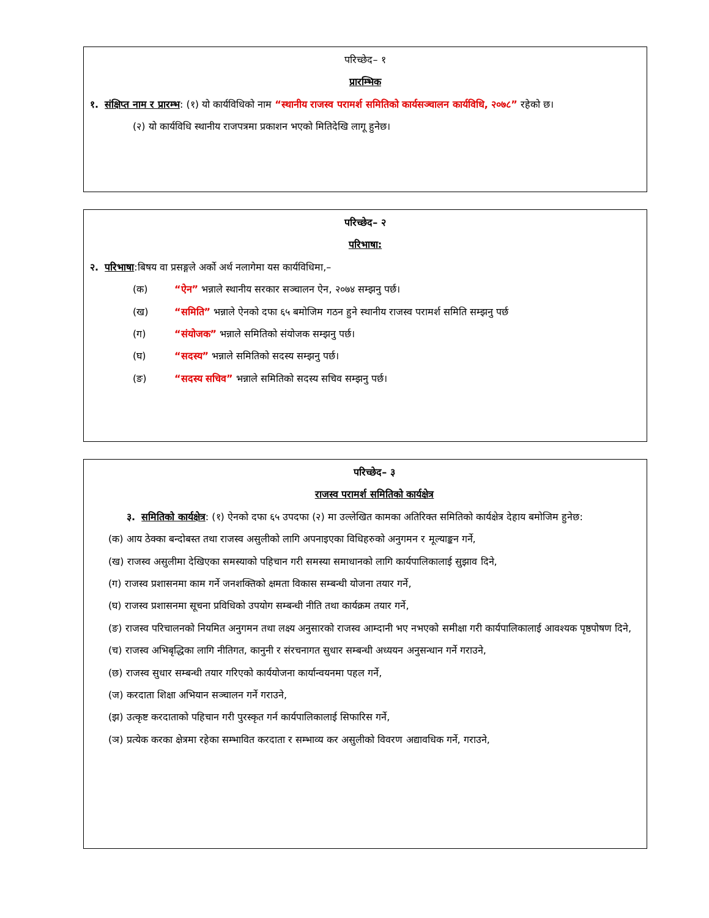परिच्छेद– १
प्रारम्भिक
१. संक्षिप्त नाम र प्रारम्भ: (१) यो कार्यविधिको नाम “स्थानीय राजस्व परामर्श समितिको कार्यसञ्चालन कार्यविधि, २०७८” रहेको छ।
(२) यो कार्यविधि स्थानीय राजपत्रमा प्रकाशन भएको मितिदेखि लागू हुनेछ।
परिच्छेद– २
परिभाषा:
२. परिभाषा:बिषय वा प्रसङ्गले अर्को अर्थ नलागेमा यस कार्यविधिमा,–
(क) “ऐन” भन्नाले स्थानीय सरकार सञ्चालन ऐन, २०७४ सम्झनु पर्छ।
(ख) “समिति” भन्नाले ऐनको दफा ६५ बमोजिम गठन हुने स्थानीय राजस्व परामर्श समिति सम्झनु पर्छ
(ग) “संयोजक” भन्नाले समितिको संयोजक सम्झनु पर्छ।
(घ) “सदस्य” भन्नाले समितिको सदस्य सम्झनु पर्छ।
(ङ) “सदस्य सचिव” भन्नाले समितिको सदस्य सचिव सम्झनु पर्छ।
परिच्छेद– ३
राजस्व परामर्श समितिको कार्यक्षेत्र
३. समितिको कार्यक्षेत्र: (१) ऐनको दफा ६५ उपदफा (२) मा उल्लेखित कामका अतिरिक्त समितिको कार्यक्षेत्र देहाय बमोजिम हुनेछ:
(क) आय ठेक्का बन्दोबस्त तथा राजस्व असुलीको लागि अपनाइएका विधिहरुको अनुगमन र मूल्याङ्कन गर्ने,
(ख) राजस्व असुलीमा देखिएका समस्याको पहिचान गरी समस्या समाधानको लागि कार्यपालिकालाई सुझाव दिने,
(ग) राजस्व प्रशासनमा काम गर्ने जनशक्तिको क्षमता विकास सम्बन्धी योजना तयार गर्ने,
(घ) राजस्व प्रशासनमा सूचना प्रविधिको उपयोग सम्बन्धी नीति तथा कार्यक्रम तयार गर्ने,
(ङ) राजस्व परिचालनको नियमित अनुगमन तथा लक्ष्य अनुसारको राजस्व आम्दानी भए नभएको समीक्षा गरी कार्यपालिकालाई आवश्यक पृष्ठपोषण दिने,
(च) राजस्व अभिबृद्धिका लागि नीतिगत, कानुनी र संरचनागत सुधार सम्बन्धी अध्ययन अनुसन्धान गर्ने गराउने,
(छ) राजस्व सुधार सम्बन्धी तयार गरिएको कार्ययोजना कार्यान्वयनमा पहल गर्ने,
(ज) करदाता शिक्षा अभियान सञ्चालन गर्ने गराउने,
(झ) उत्कृष्ट करदाताको पहिचान गरी पुरस्कृत गर्न कार्यपालिकालाई सिफारिस गर्ने,
(ञ) प्रत्येक करका क्षेत्रमा रहेका सम्भावित करदाता र सम्भाव्य कर असुलीको विवरण अद्यावधिक गर्ने, गराउने,